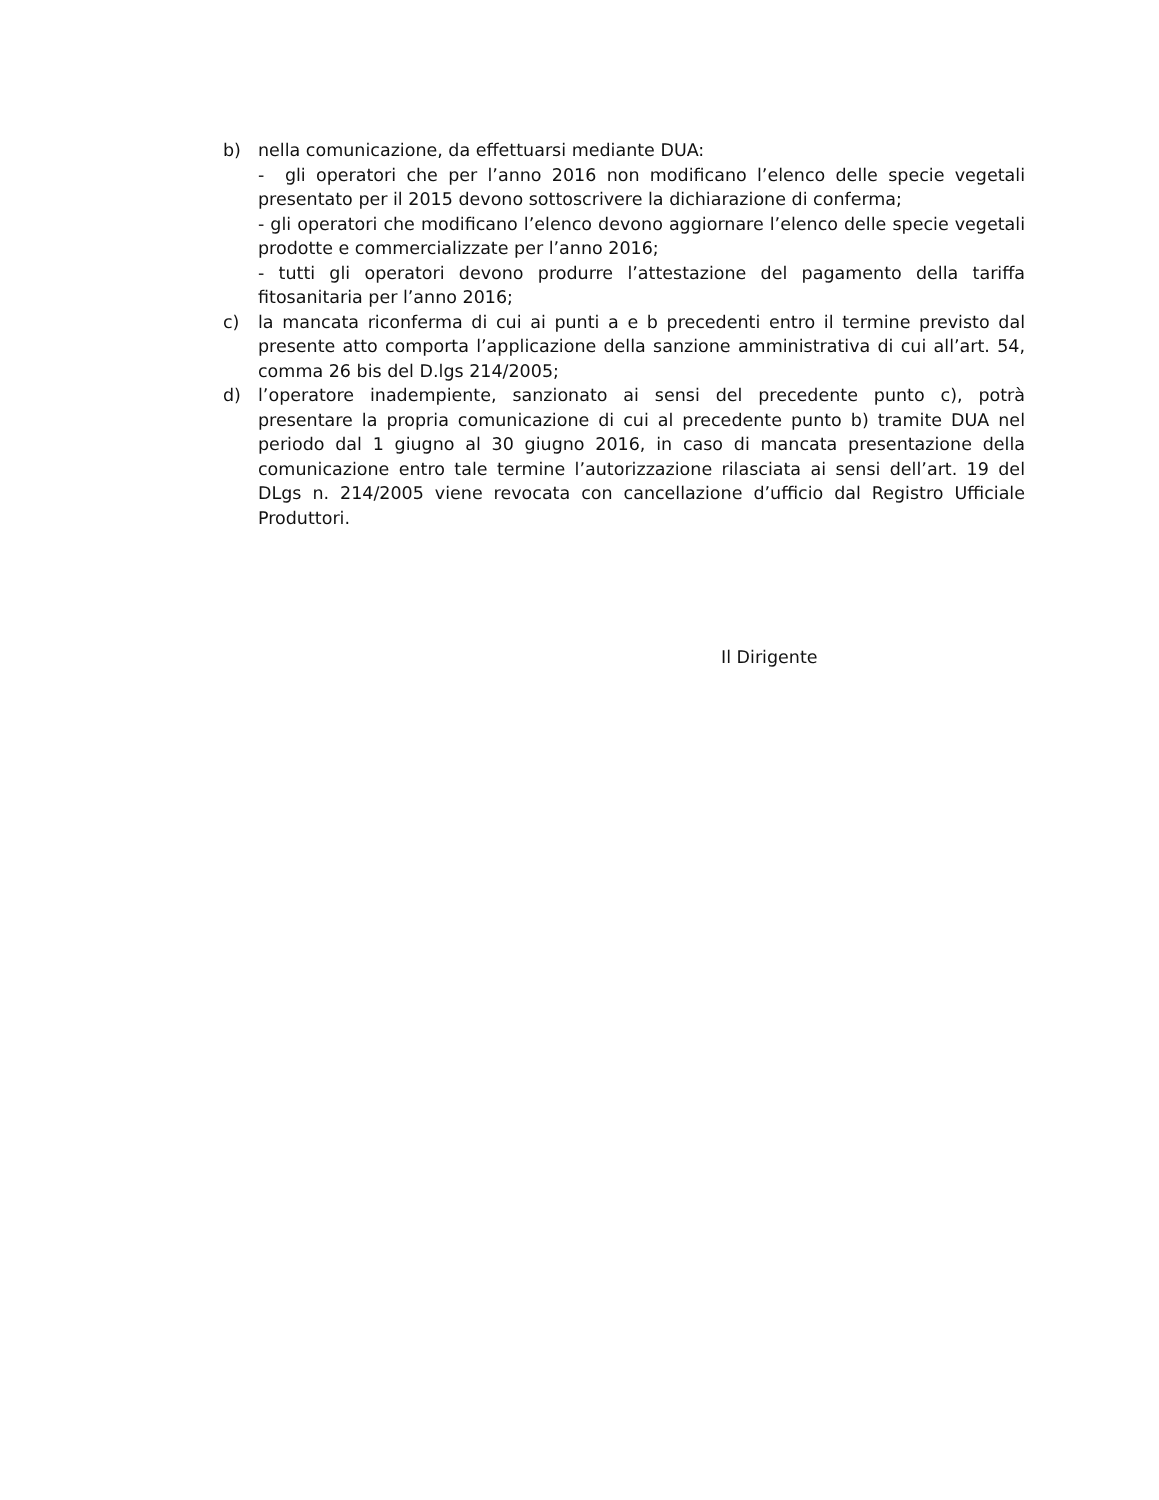b) nella comunicazione, da effettuarsi mediante DUA:
- gli operatori che per l’anno 2016 non modificano l’elenco delle specie vegetali presentato per il 2015 devono sottoscrivere la dichiarazione di conferma;
- gli operatori che modificano l’elenco devono aggiornare l’elenco delle specie vegetali prodotte e commercializzate per l’anno 2016;
- tutti gli operatori devono produrre l’attestazione del pagamento della tariffa fitosanitaria per l’anno 2016;
c) la mancata riconferma di cui ai punti a e b precedenti entro il termine previsto dal presente atto comporta l’applicazione della sanzione amministrativa di cui all’art. 54, comma 26 bis del D.lgs 214/2005;
d) l’operatore inadempiente, sanzionato ai sensi del precedente punto c), potrà presentare la propria comunicazione di cui al precedente punto b) tramite DUA nel periodo dal 1 giugno al 30 giugno 2016, in caso di mancata presentazione della comunicazione entro tale termine l’autorizzazione rilasciata ai sensi dell’art. 19 del DLgs n. 214/2005 viene revocata con cancellazione d’ufficio dal Registro Ufficiale Produttori.
Il Dirigente